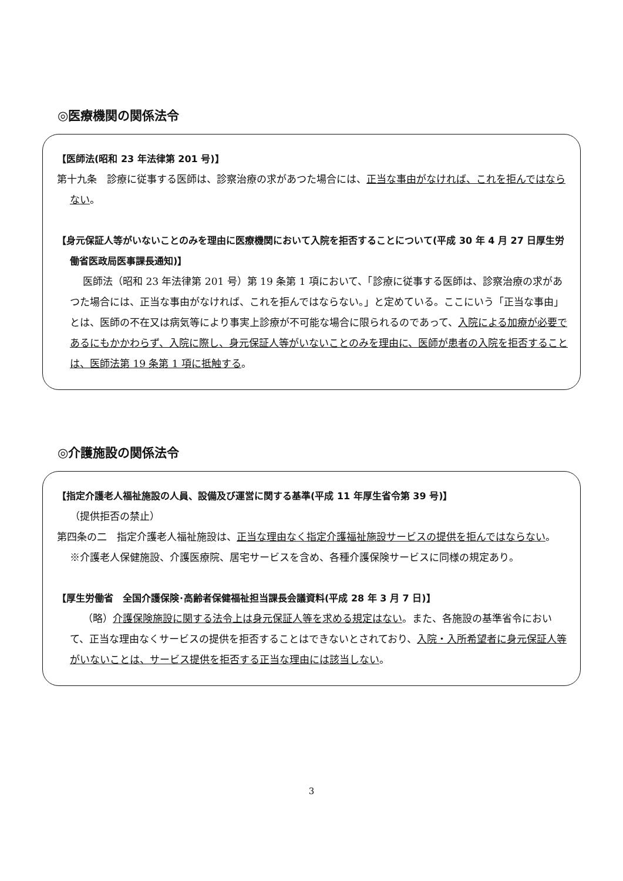◎医療機関の関係法令
【医師法(昭和 23 年法律第 201 号)】
第十九条　診療に従事する医師は、診察治療の求があつた場合には、正当な事由がなければ、これを拒んではならない。
【身元保証人等がいないことのみを理由に医療機関において入院を拒否することについて(平成 30 年 4 月 27 日厚生労働省医政局医事課長通知)】
医師法（昭和 23 年法律第 201 号）第 19 条第 1 項において、「診療に従事する医師は、診察治療の求があつた場合には、正当な事由がなければ、これを拒んではならない。」と定めている。ここにいう「正当な事由」とは、医師の不在又は病気等により事実上診療が不可能な場合に限られるのであって、入院による加療が必要であるにもかかわらず、入院に際し、身元保証人等がいないことのみを理由に、医師が患者の入院を拒否することは、医師法第 19 条第 1 項に抵触する。
◎介護施設の関係法令
【指定介護老人福祉施設の人員、設備及び運営に関する基準(平成 11 年厚生省令第 39 号)】
（提供拒否の禁止）
第四条の二　指定介護老人福祉施設は、正当な理由なく指定介護福祉施設サービスの提供を拒んではならない。
※介護老人保健施設、介護医療院、居宅サービスを含め、各種介護保険サービスに同様の規定あり。
【厚生労働省　全国介護保険･高齢者保健福祉担当課長会議資料(平成 28 年 3 月 7 日)】
（略）介護保険施設に関する法令上は身元保証人等を求める規定はない。また、各施設の基準省令において、正当な理由なくサービスの提供を拒否することはできないとされており、入院・入所希望者に身元保証人等がいないことは、サービス提供を拒否する正当な理由には該当しない。
3